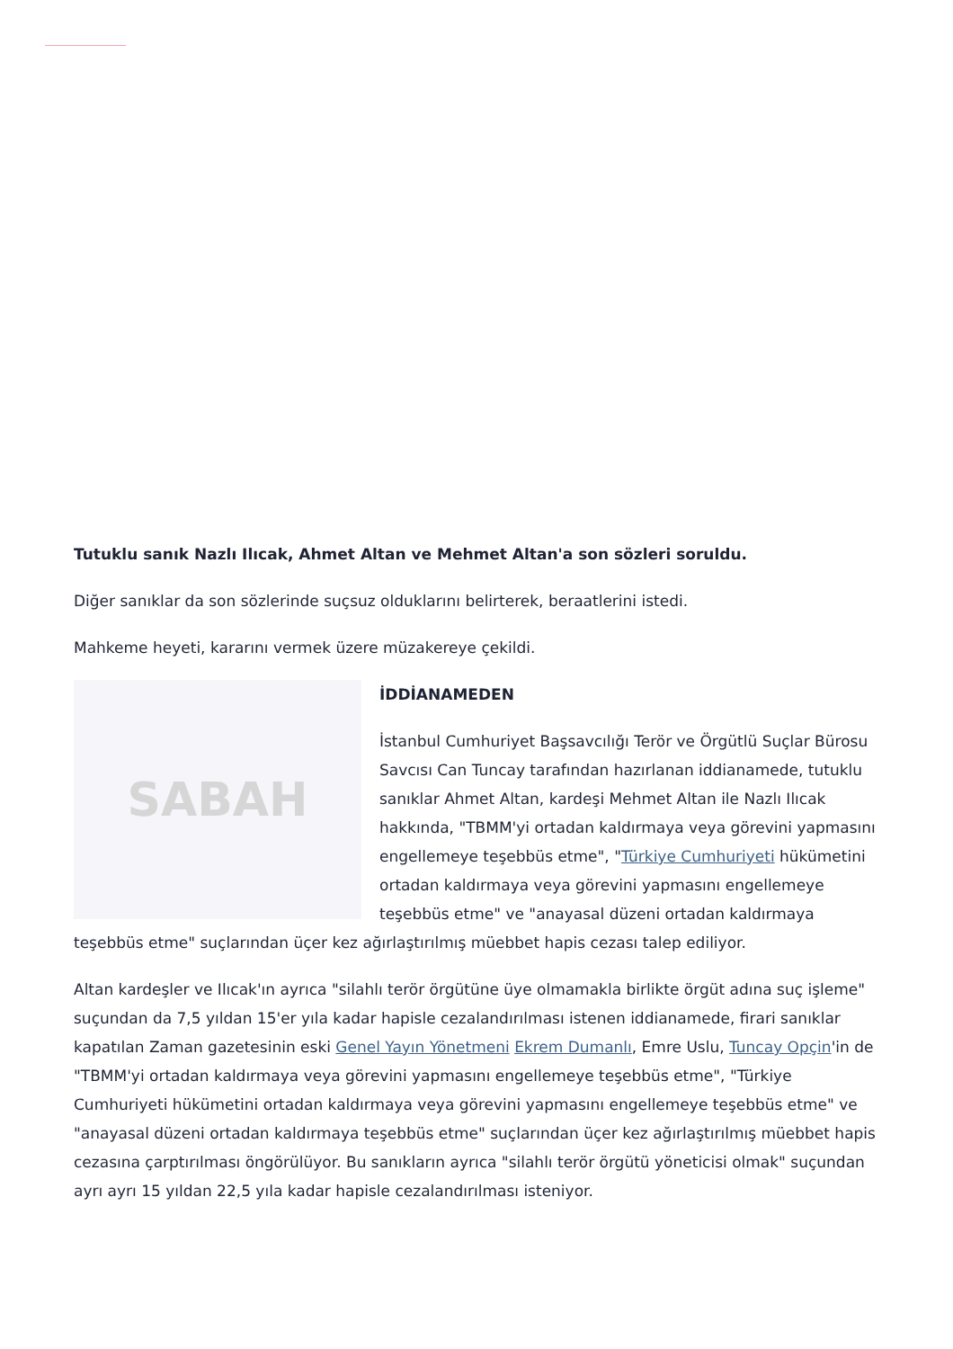Tutuklu sanık Nazlı Ilıcak, Ahmet Altan ve Mehmet Altan'a son sözleri soruldu.
Diğer sanıklar da son sözlerinde suçsuz olduklarını belirterek, beraatlerini istedi.
Mahkeme heyeti, kararını vermek üzere müzakereye çekildi.
SABAH
İDDİANAMEDEN
İstanbul Cumhuriyet Başsavcılığı Terör ve Örgütlü Suçlar Bürosu Savcısı Can Tuncay tarafından hazırlanan iddianamede, tutuklu sanıklar Ahmet Altan, kardeşi Mehmet Altan ile Nazlı Ilıcak hakkında, "TBMM'yi ortadan kaldırmaya veya görevini yapmasını engellemeye teşebbüs etme", "Türkiye Cumhuriyeti hükümetini ortadan kaldırmaya veya görevini yapmasını engellemeye teşebbüs etme" ve "anayasal düzeni ortadan kaldırmaya teşebbüs etme" suçlarından üçer kez ağırlaştırılmış müebbet hapis cezası talep ediliyor.
Altan kardeşler ve Ilıcak'ın ayrıca "silahlı terör örgütüne üye olmamakla birlikte örgüt adına suç işleme" suçundan da 7,5 yıldan 15'er yıla kadar hapisle cezalandırılması istenen iddianamede, firari sanıklar kapatılan Zaman gazetesinin eski Genel Yayın Yönetmeni Ekrem Dumanlı, Emre Uslu, Tuncay Opçin'in de "TBMM'yi ortadan kaldırmaya veya görevini yapmasını engellemeye teşebbüs etme", "Türkiye Cumhuriyeti hükümetini ortadan kaldırmaya veya görevini yapmasını engellemeye teşebbüs etme" ve "anayasal düzeni ortadan kaldırmaya teşebbüs etme" suçlarından üçer kez ağırlaştırılmış müebbet hapis cezasına çarptırılması öngörülüyor. Bu sanıkların ayrıca "silahlı terör örgütü yöneticisi olmak" suçundan ayrı ayrı 15 yıldan 22,5 yıla kadar hapisle cezalandırılması isteniyor.